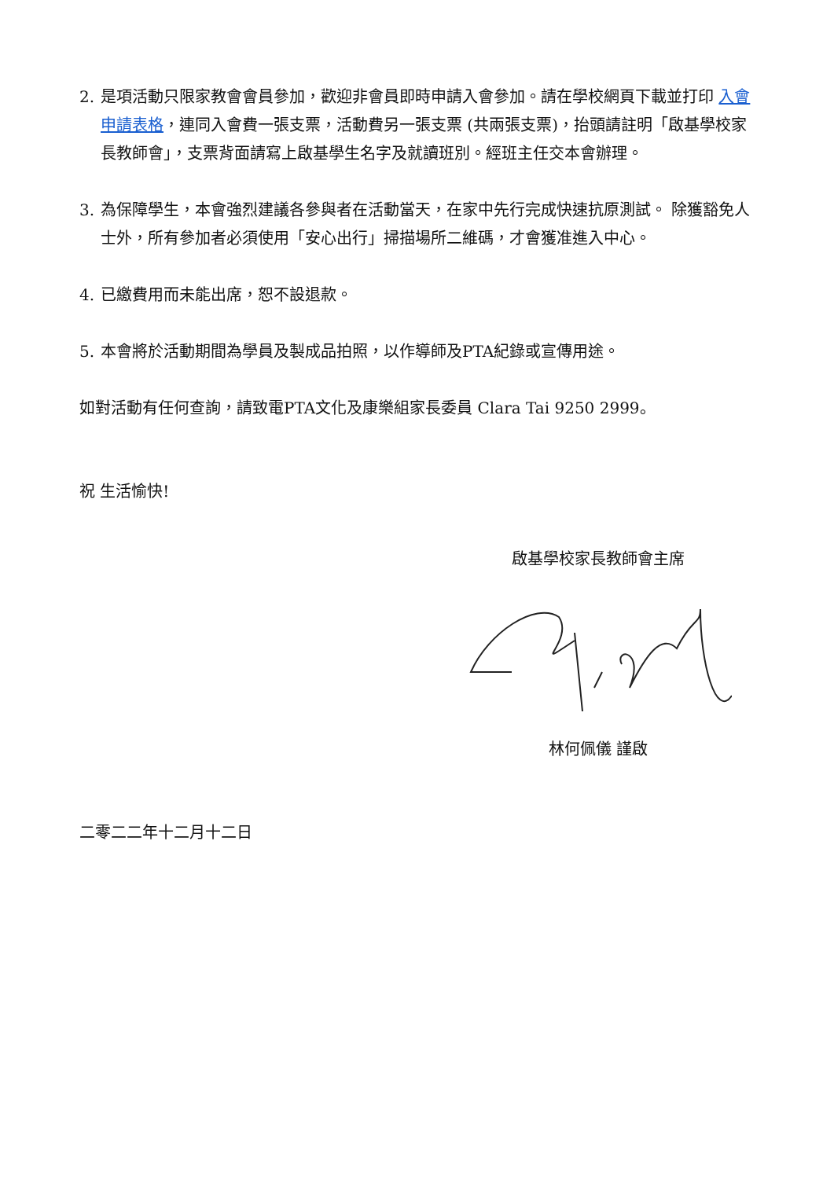2. 是項活動只限家教會會員參加，歡迎非會員即時申請入會參加。請在學校網頁下載並打印 入會申請表格，連同入會費一張支票，活動費另一張支票 (共兩張支票)，抬頭請註明「啟基學校家長教師會」，支票背面請寫上啟基學生名字及就讀班別。經班主任交本會辦理。
3. 為保障學生，本會強烈建議各參與者在活動當天，在家中先行完成快速抗原測試。 除獲豁免人士外，所有參加者必須使用「安心出行」掃描場所二維碼，才會獲准進入中心。
4. 已繳費用而未能出席，恕不設退款。
5. 本會將於活動期間為學員及製成品拍照，以作導師及PTA紀錄或宣傳用途。
如對活動有任何查詢，請致電PTA文化及康樂組家長委員 Clara Tai 9250 2999。
祝 生活愉快!
啟基學校家長教師會主席
林何佩儀 謹啟
二零二二年十二月十二日